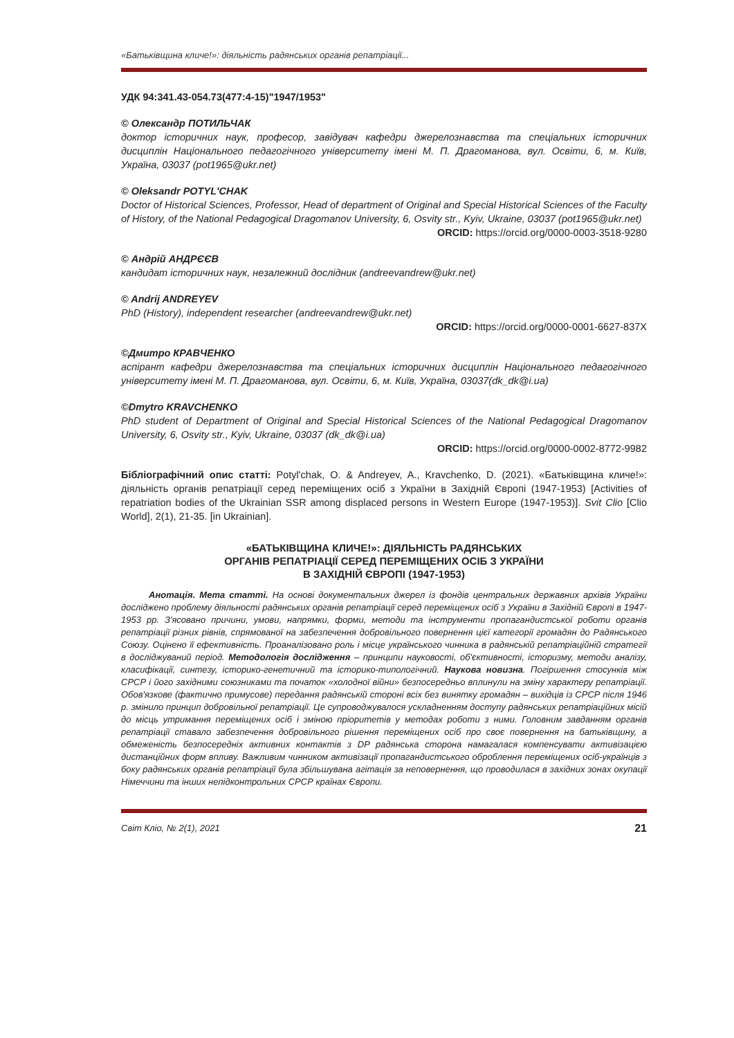«Батьківщина кличе!»: діяльність радянських органів репатріації...
УДК 94:341.43-054.73(477:4-15)"1947/1953"
© Олександр ПОТИЛЬЧАК
доктор історичних наук, професор, завідувач кафедри джерелознавства та спеціальних історичних дисциплін Національного педагогічного університету імені М. П. Драгоманова, вул. Освіти, 6, м. Київ, Україна, 03037 (pot1965@ukr.net)
© Oleksandr POTYL'CHAK
Doctor of Historical Sciences, Professor, Head of department of Original and Special Historical Sciences of the Faculty of History, of the National Pedagogical Dragomanov University, 6, Osvity str., Kyiv, Ukraine, 03037 (pot1965@ukr.net)
ORCID: https://orcid.org/0000-0003-3518-9280
© Андрій АНДРЄЄВ
кандидат історичних наук, незалежний дослідник (andreevandrew@ukr.net)
© Andrij ANDREYEV
PhD (History), independent researcher (andreevandrew@ukr.net)
ORCID: https://orcid.org/0000-0001-6627-837X
©Дмитро КРАВЧЕНКО
аспірант кафедри джерелознавства та спеціальних історичних дисциплін Національного педагогічного університету імені М. П. Драгоманова, вул. Освіти, 6, м. Київ, Україна, 03037(dk_dk@i.ua)
©Dmytro KRAVCHENKO
PhD student of Department of Original and Special Historical Sciences of the National Pedagogical Dragomanov University, 6, Osvity str., Kyiv, Ukraine, 03037 (dk_dk@i.ua)
ORCID: https://orcid.org/0000-0002-8772-9982
Бібліографічний опис статті: Potyl'chak, O. & Andreyev, A., Kravchenko, D. (2021). «Батьківщина кличе!»: діяльність органів репатріації серед переміщених осіб з України в Західній Європі (1947-1953) [Activities of repatriation bodies of the Ukrainian SSR among displaced persons in Western Europe (1947-1953)]. Svit Clio [Clio World], 2(1), 21-35. [in Ukrainian].
«БАТЬКІВЩИНА КЛИЧЕ!»: ДІЯЛЬНІСТЬ РАДЯНСЬКИХ
ОРГАНІВ РЕПАТРІАЦІЇ СЕРЕД ПЕРЕМІЩЕНИХ ОСІБ З УКРАЇНИ
В ЗАХІДНІЙ ЄВРОПІ (1947-1953)
Анотація. Мета статті. На основі документальних джерел із фондів центральних державних архівів України досліджено проблему діяльності радянських органів репатріації серед переміщених осіб з України в Західній Європі в 1947-1953 рр. З'ясовано причини, умови, напрямки, форми, методи та інструменти пропагандистської роботи органів репатріації різних рівнів, спрямованої на забезпечення добровільного повернення цієї категорії громадян до Радянського Союзу. Оцінено її ефективність. Проаналізовано роль і місце українського чинника в радянській репатріаційній стратегії в досліджуваний період. Методологія дослідження – принципи науковості, об'єктивності, історизму, методи аналізу, класифікації, синтезу, історико-генетичний та історико-типологічний. Наукова новизна. Погіршення стосунків між СРСР і його західними союзниками та початок «холодної війни» безпосередньо вплинули на зміну характеру репатріації. Обов'язкове (фактично примусове) передання радянській стороні всіх без винятку громадян – вихідців із СРСР після 1946 р. змінило принцип добровільної репатріації. Це супроводжувалося ускладненням доступу радянських репатріаційних місій до місць утримання переміщених осіб і зміною пріоритетів у методах роботи з ними. Головним завданням органів репатріації ставало забезпечення добровільного рішення переміщених осіб про своє повернення на батьківщину, а обмеженість безпосередніх активних контактів з DP радянська сторона намагалася компенсувати активізацією дистанційних форм впливу. Важливим чинником активізації пропагандистського оброблення переміщених осіб-українців з боку радянських органів репатріації була збільшувана агітація за неповернення, що проводилася в західних зонах окупації Німеччини та інших непідконтрольних СРСР країнах Європи.
Світ Кліо, № 2(1), 2021 21